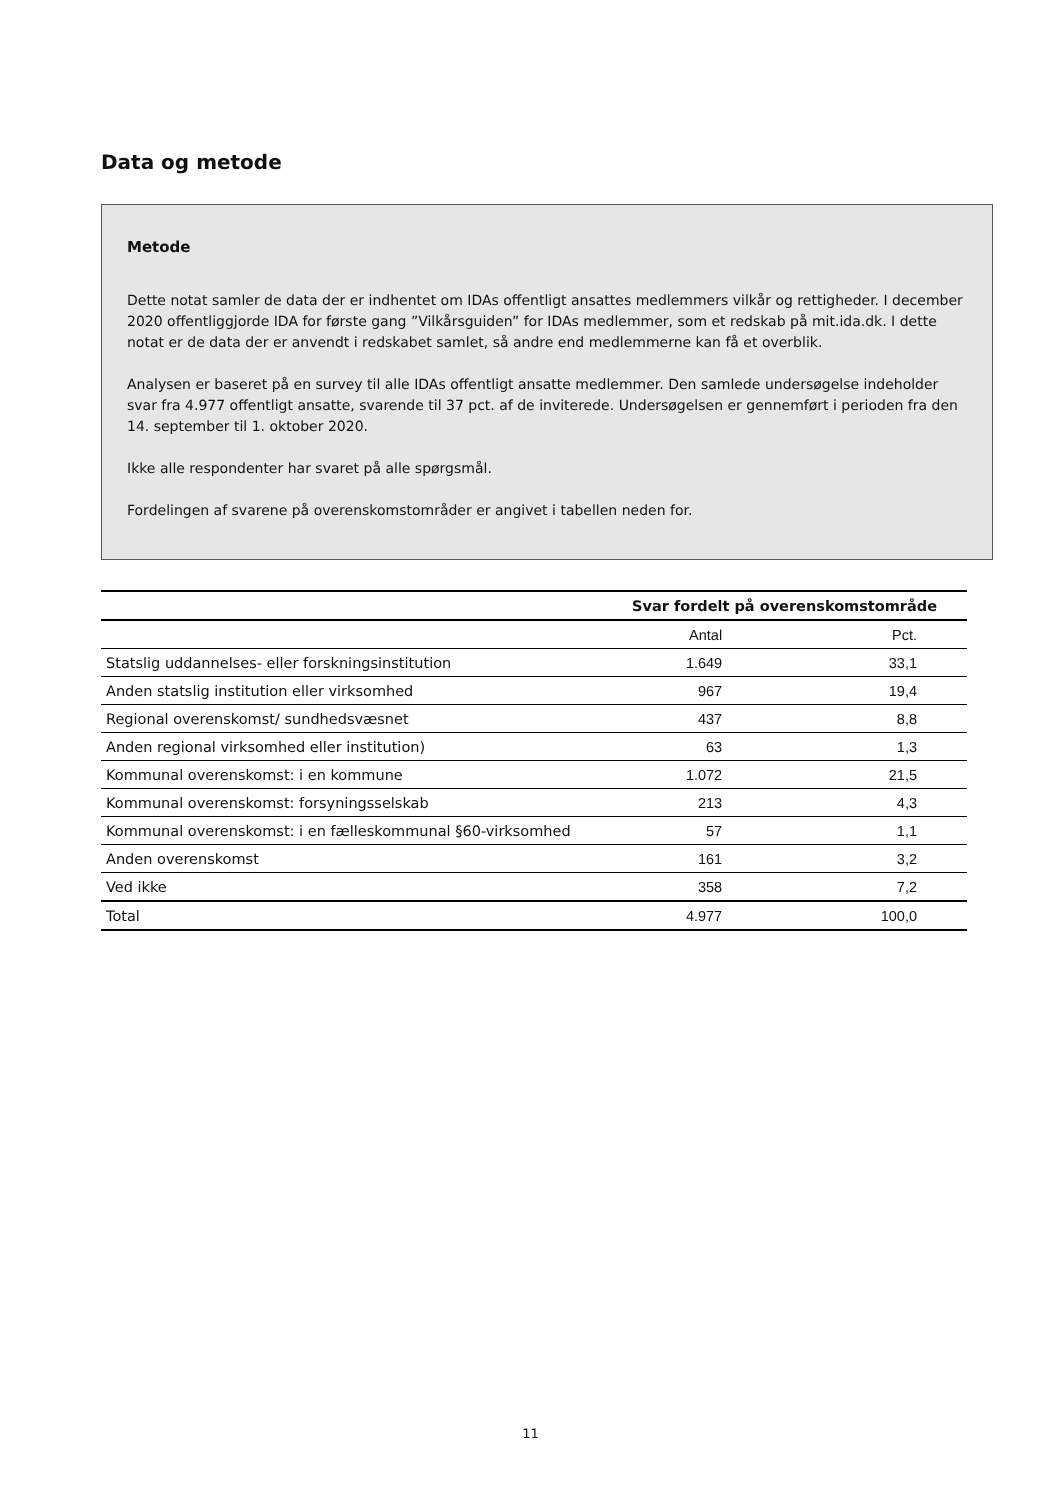Data og metode
Metode
Dette notat samler de data der er indhentet om IDAs offentligt ansattes medlemmers vilkår og rettigheder. I december 2020 offentliggjorde IDA for første gang ”Vilkårsguiden” for IDAs medlemmer, som et redskab på mit.ida.dk. I dette notat er de data der er anvendt i redskabet samlet, så andre end medlemmerne kan få et overblik.
Analysen er baseret på en survey til alle IDAs offentligt ansatte medlemmer. Den samlede undersøgelse indeholder svar fra 4.977 offentligt ansatte, svarende til 37 pct. af de inviterede. Undersøgelsen er gennemført i perioden fra den 14. september til 1. oktober 2020.
Ikke alle respondenter har svaret på alle spørgsmål.
Fordelingen af svarene på overenskomstområder er angivet i tabellen neden for.
| | Svar fordelt på overenskomstområde | |
| --- | --- | --- |
| | Antal | Pct. |
| Statslig uddannelses- eller forskningsinstitution | 1.649 | 33,1 |
| Anden statslig institution eller virksomhed | 967 | 19,4 |
| Regional overenskomst/ sundhedsvæsnet | 437 | 8,8 |
| Anden regional virksomhed eller institution) | 63 | 1,3 |
| Kommunal overenskomst: i en kommune | 1.072 | 21,5 |
| Kommunal overenskomst: forsyningsselskab | 213 | 4,3 |
| Kommunal overenskomst: i en fælleskommunal §60-virksomhed | 57 | 1,1 |
| Anden overenskomst | 161 | 3,2 |
| Ved ikke | 358 | 7,2 |
| Total | 4.977 | 100,0 |
11